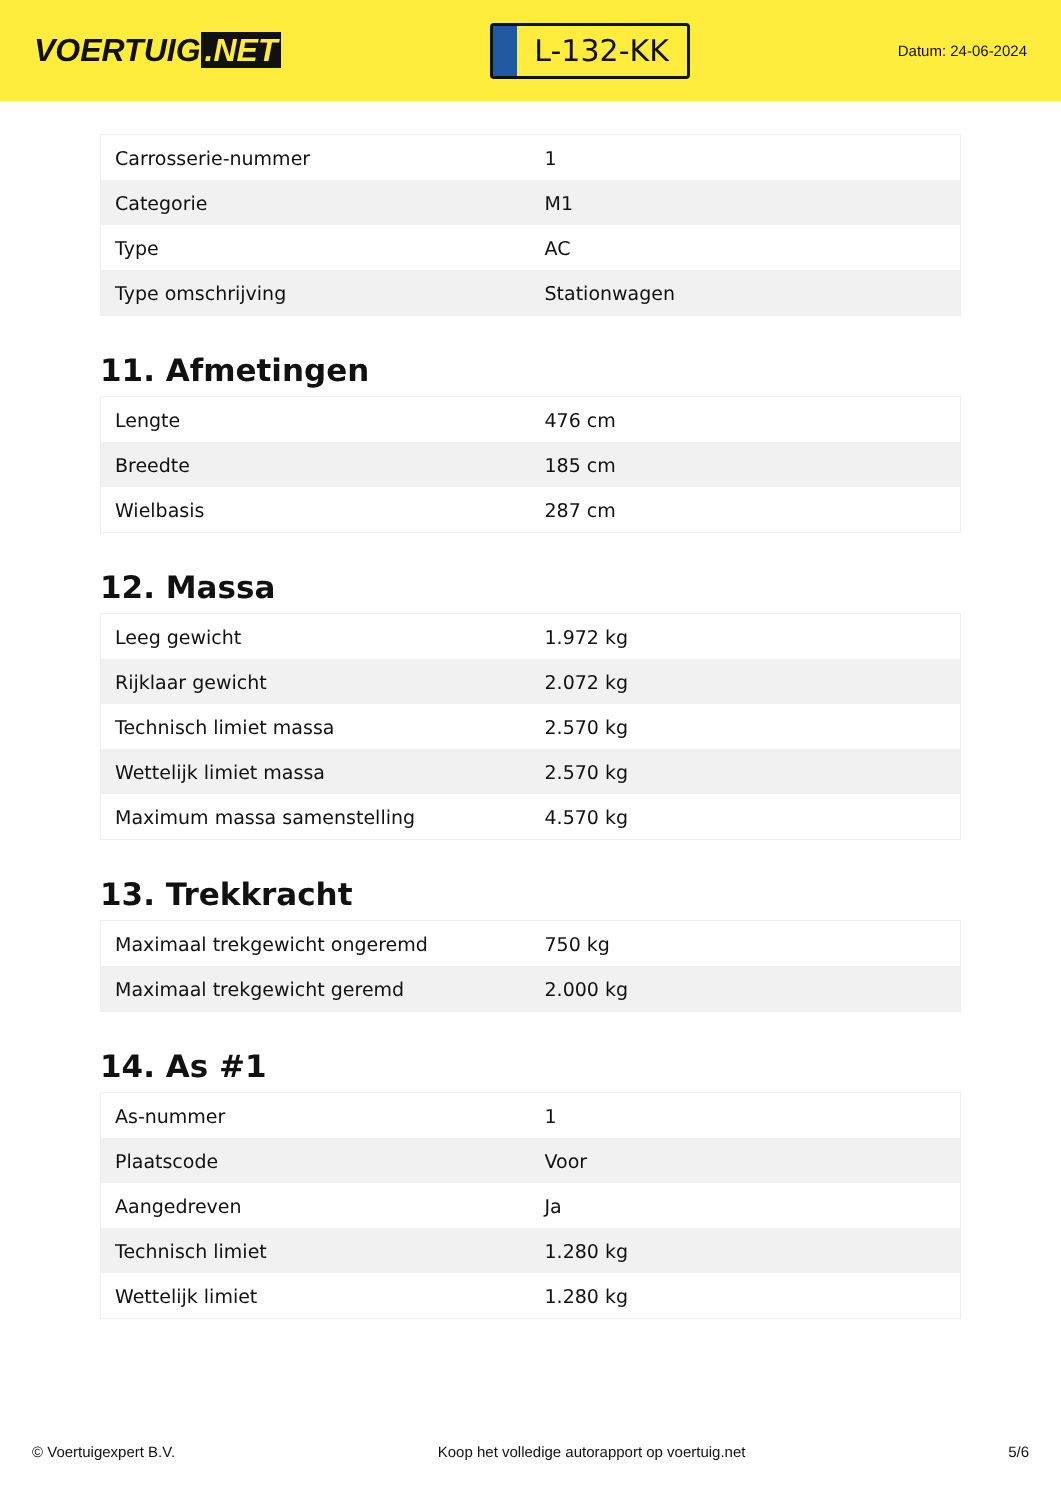VOERTUIG.NET
L-132-KK
Datum: 24-06-2024
| Carrosserie-nummer | 1 |
| Categorie | M1 |
| Type | AC |
| Type omschrijving | Stationwagen |
11. Afmetingen
| Lengte | 476 cm |
| Breedte | 185 cm |
| Wielbasis | 287 cm |
12. Massa
| Leeg gewicht | 1.972 kg |
| Rijklaar gewicht | 2.072 kg |
| Technisch limiet massa | 2.570 kg |
| Wettelijk limiet massa | 2.570 kg |
| Maximum massa samenstelling | 4.570 kg |
13. Trekkracht
| Maximaal trekgewicht ongeremd | 750 kg |
| Maximaal trekgewicht geremd | 2.000 kg |
14. As #1
| As-nummer | 1 |
| Plaatscode | Voor |
| Aangedreven | Ja |
| Technisch limiet | 1.280 kg |
| Wettelijk limiet | 1.280 kg |
© Voertuigexpert B.V. Koop het volledige autorapport op voertuig.net 5/6